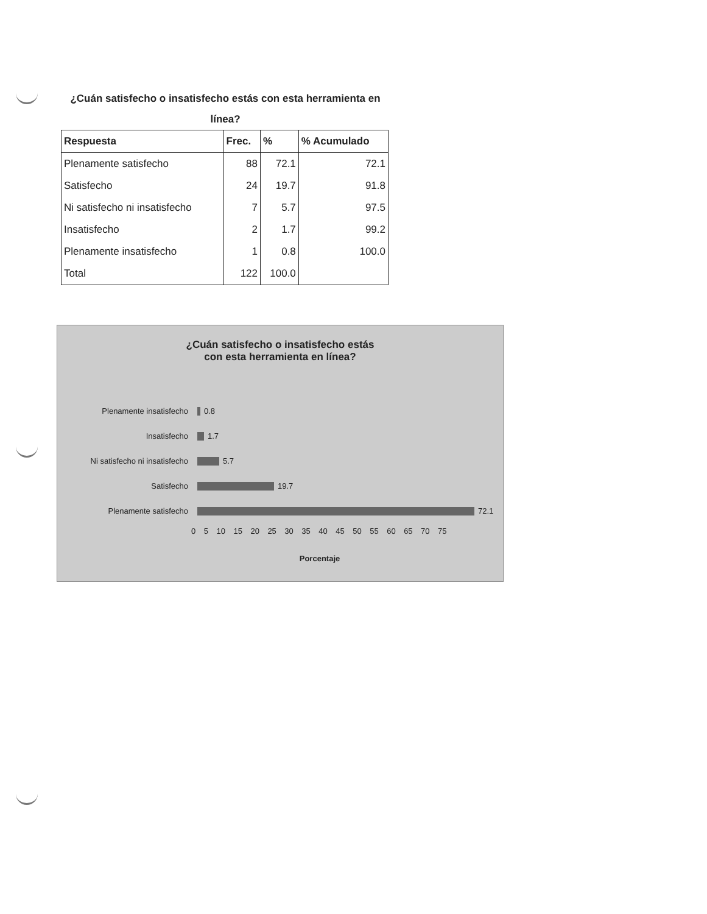¿Cuán satisfecho o insatisfecho estás con esta herramienta en línea?
| Respuesta | Frec. | % | % Acumulado |
| --- | --- | --- | --- |
| Plenamente satisfecho | 88 | 72.1 | 72.1 |
| Satisfecho | 24 | 19.7 | 91.8 |
| Ni satisfecho ni insatisfecho | 7 | 5.7 | 97.5 |
| Insatisfecho | 2 | 1.7 | 99.2 |
| Plenamente insatisfecho | 1 | 0.8 | 100.0 |
| Total | 122 | 100.0 | |
¿Cuán satisfecho o insatisfecho estás
con esta herramienta en línea?
Plenamente insatisfecho
0.8
Insatisfecho
1.7
Ni satisfecho ni insatisfecho
5.7
Satisfecho
19.7
Plenamente satisfecho
72.1
0 5 10 15 20 25 30 35 40 45 50 55 60 65 70 75
Porcentaje